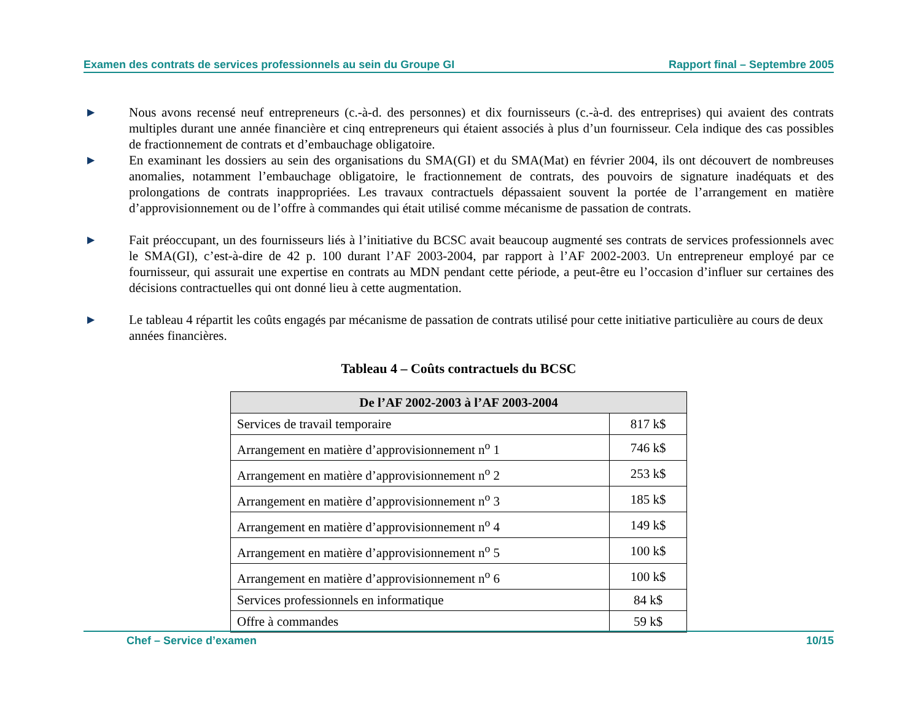Examen des contrats de services professionnels au sein du Groupe GI Rapport final – Septembre 2005
▶
Nous avons recensé neuf entrepreneurs (c.-à-d. des personnes) et dix fournisseurs (c.-à-d. des entreprises) qui avaient des contrats multiples durant une année financière et cinq entrepreneurs qui étaient associés à plus d’un fournisseur. Cela indique des cas possibles de fractionnement de contrats et d’embauchage obligatoire.
▶
En examinant les dossiers au sein des organisations du SMA(GI) et du SMA(Mat) en février 2004, ils ont découvert de nombreuses anomalies, notamment l’embauchage obligatoire, le fractionnement de contrats, des pouvoirs de signature inadéquats et des prolongations de contrats inappropriées. Les travaux contractuels dépassaient souvent la portée de l’arrangement en matière d’approvisionnement ou de l’offre à commandes qui était utilisé comme mécanisme de passation de contrats.
▶
Fait préoccupant, un des fournisseurs liés à l’initiative du BCSC avait beaucoup augmenté ses contrats de services professionnels avec le SMA(GI), c’est-à-dire de 42 p. 100 durant l’AF 2003-2004, par rapport à l’AF 2002-2003. Un entrepreneur employé par ce fournisseur, qui assurait une expertise en contrats au MDN pendant cette période, a peut-être eu l’occasion d’influer sur certaines des décisions contractuelles qui ont donné lieu à cette augmentation.
▶
Le tableau 4 répartit les coûts engagés par mécanisme de passation de contrats utilisé pour cette initiative particulière au cours de deux années financières.
Tableau 4 – Coûts contractuels du BCSC
| De l’AF 2002-2003 à l’AF 2003-2004 | |
| --- | --- |
| Services de travail temporaire | 817 k$ |
| Arrangement en matière d’approvisionnement n<sup>o</sup> 1 | 746 k$ |
| Arrangement en matière d’approvisionnement n<sup>o</sup> 2 | 253 k$ |
| Arrangement en matière d’approvisionnement n<sup>o</sup> 3 | 185 k$ |
| Arrangement en matière d’approvisionnement n<sup>o</sup> 4 | 149 k$ |
| Arrangement en matière d’approvisionnement n<sup>o</sup> 5 | 100 k$ |
| Arrangement en matière d’approvisionnement n<sup>o</sup> 6 | 100 k$ |
| Services professionnels en informatique | 84 k$ |
| Offre à commandes | 59 k$ |
Chef – Service d’examen 10/15